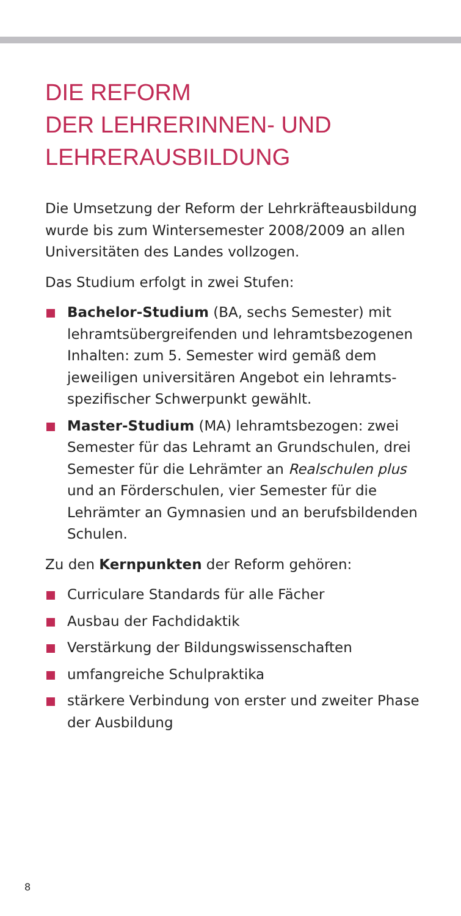DIE REFORM
DER LEHRERINNEN- UND
LEHRERAUSBILDUNG
Die Umsetzung der Reform der Lehrkräfteausbil­dung wurde bis zum Wintersemester 2008/2009 an allen Universitäten des Landes vollzogen.
Das Studium erfolgt in zwei Stufen:
Bachelor-Studium (BA, sechs Semester) mit lehramtsübergreifenden und lehramtsbezoge­nen Inhalten: zum 5. Semester wird gemäß dem jeweiligen universitären Angebot ein lehramts­spezifischer Schwerpunkt gewählt.
Master-Studium (MA) lehramtsbezogen: zwei Semester für das Lehramt an Grundschulen, drei Semester für die Lehrämter an Realschulen plus und an Förderschulen, vier Semester für die Lehrämter an Gymnasien und an berufsbilden­den Schulen.
Zu den Kernpunkten der Reform gehören:
Curriculare Standards für alle Fächer
Ausbau der Fachdidaktik
Verstärkung der Bildungswissenschaften
umfangreiche Schulpraktika
stärkere Verbindung von erster und zweiter Phase der Ausbildung
8